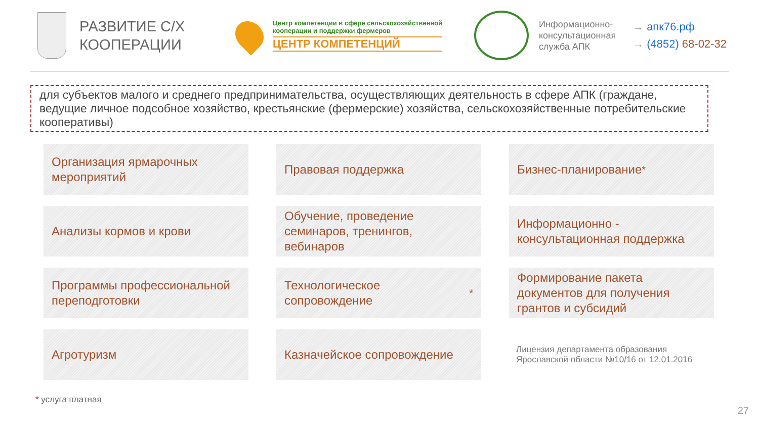РАЗВИТИЕ С/Х
КООПЕРАЦИИ
Центр компетенции в сфере сельскохозяйственной
кооперации и поддержки фермеров
ЦЕНТР КОМПЕТЕНЦИЙ
Информационно-консультационная служба АПК
→ апк76.рф
→ (4852) 68-02-32
для субъектов малого и среднего предпринимательства, осуществляющих деятельность в сфере АПК (граждане, ведущие личное подсобное хозяйство, крестьянские (фермерские) хозяйства, сельскохозяйственные потребительские кооперативы)
Организация ярмарочных мероприятий
Правовая поддержка
Бизнес-планирование<sup>*</sup>
Анализы кормов и крови
Обучение, проведение семинаров, тренингов, вебинаров
Информационно - консультационная поддержка
Программы профессиональной переподготовки
Технологическое сопровождение<sup>*</sup>
Формирование пакета документов для получения грантов и субсидий
Агротуризм
Казначейское сопровождение
Лицензия департамента образования Ярославской области №10/16 от 12.01.2016
* услуга платная
27